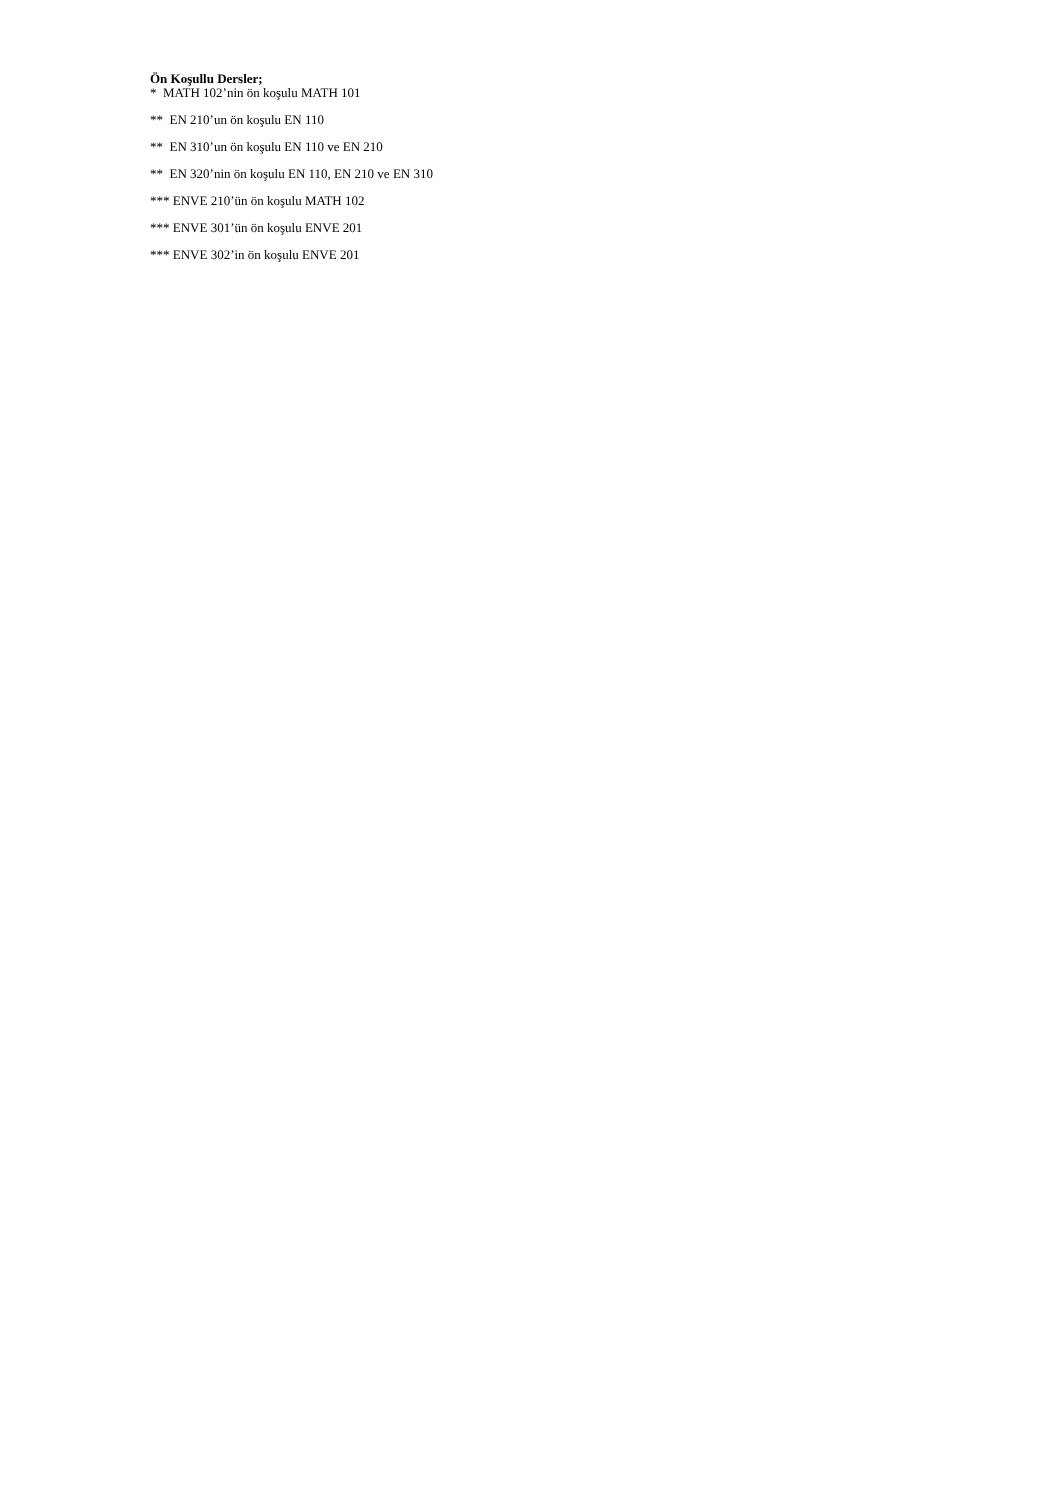Ön Koşullu Dersler;
* MATH 102’nin ön koşulu MATH 101
** EN 210’un ön koşulu EN 110
** EN 310’un ön koşulu EN 110 ve EN 210
** EN 320’nin ön koşulu EN 110, EN 210 ve EN 310
*** ENVE 210’ün ön koşulu MATH 102
*** ENVE 301’ün ön koşulu ENVE 201
*** ENVE 302’in ön koşulu ENVE 201